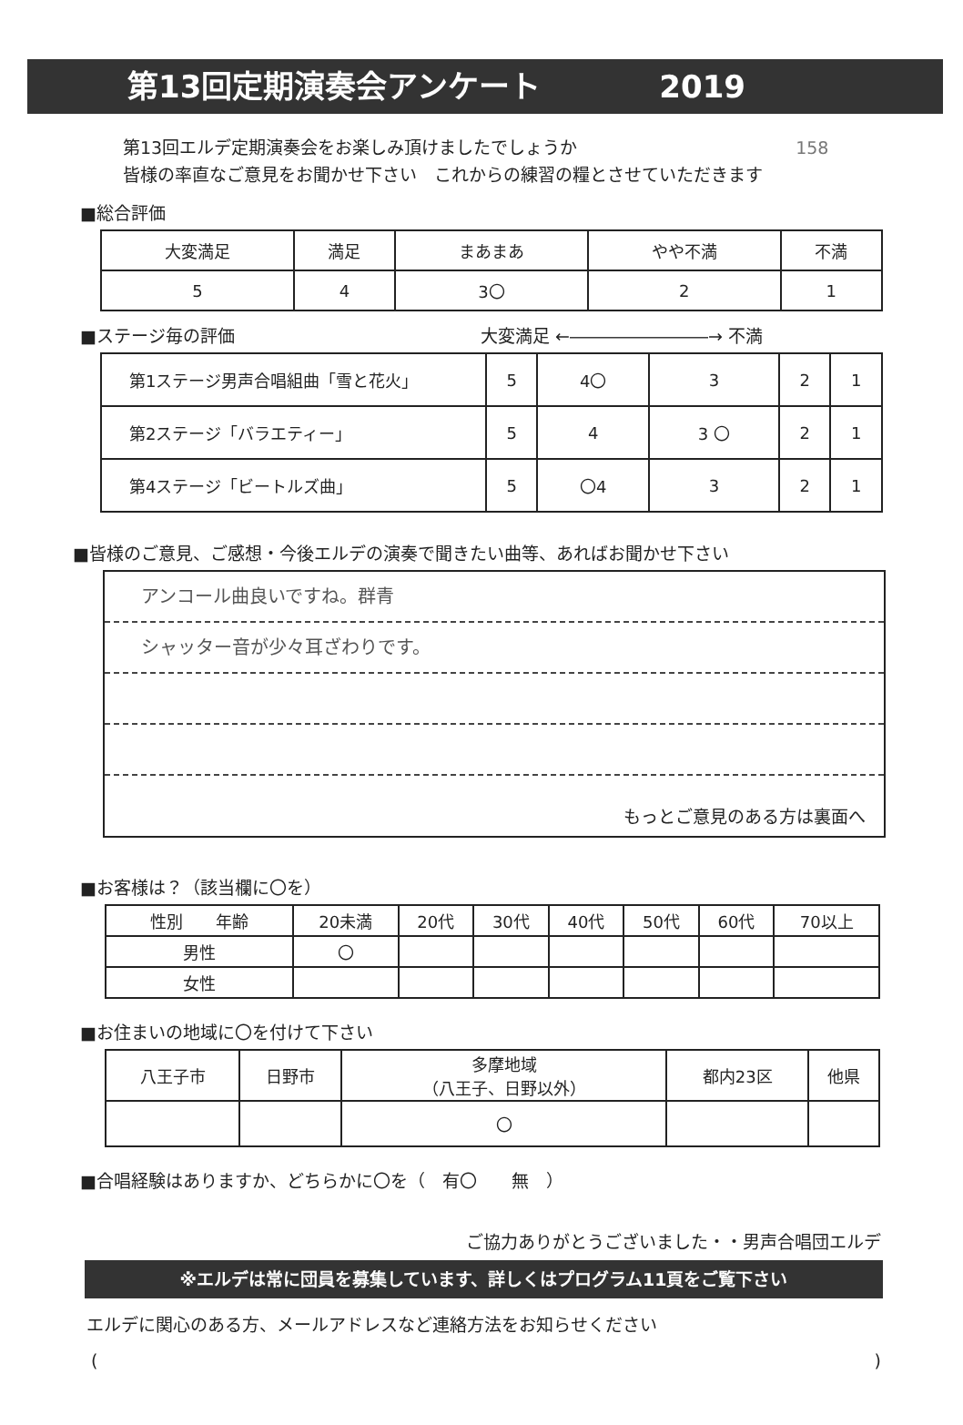第13回定期演奏会アンケート 2019
第13回エルデ定期演奏会をお楽しみ頂けましたでしょうか 158
皆様の率直なご意見をお聞かせ下さい　これからの練習の糧とさせていただきます
■総合評価
| 大変満足 | 満足 | まあまあ | やや不満 | 不満 |
| 5 | 4 | 3〇 | 2 | 1 |
■ステージ毎の評価 大変満足 ←――――――――→ 不満
| 第1ステージ男声合唱組曲「雪と花火」 | 5 | 4〇 | 3 | 2 | 1 |
| 第2ステージ「バラエティー」 | 5 | 4 | 3 〇 | 2 | 1 |
| 第4ステージ「ビートルズ曲」 | 5 | 〇4 | 3 | 2 | 1 |
■皆様のご意見、ご感想・今後エルデの演奏で聞きたい曲等、あればお聞かせ下さい
アンコール曲良いですね。群青
シャッター音が少々耳ざわりです。
もっとご意見のある方は裏面へ
■お客様は？（該当欄に〇を）
| 性別 年齢 | 20未満 | 20代 | 30代 | 40代 | 50代 | 60代 | 70以上 |
| 男性 | 〇 | | | | | | |
| 女性 | | | | | | | |
■お住まいの地域に〇を付けて下さい
| 八王子市 | 日野市 | 多摩地域 （八王子、日野以外） | 都内23区 | 他県 |
| | | 〇 | | |
■合唱経験はありますか、どちらかに〇を（　有〇　　無　）
ご協力ありがとうございました・・男声合唱団エルデ
※エルデは常に団員を募集しています、詳しくはプログラム11頁をご覧下さい
エルデに関心のある方、メールアドレスなど連絡方法をお知らせください
()